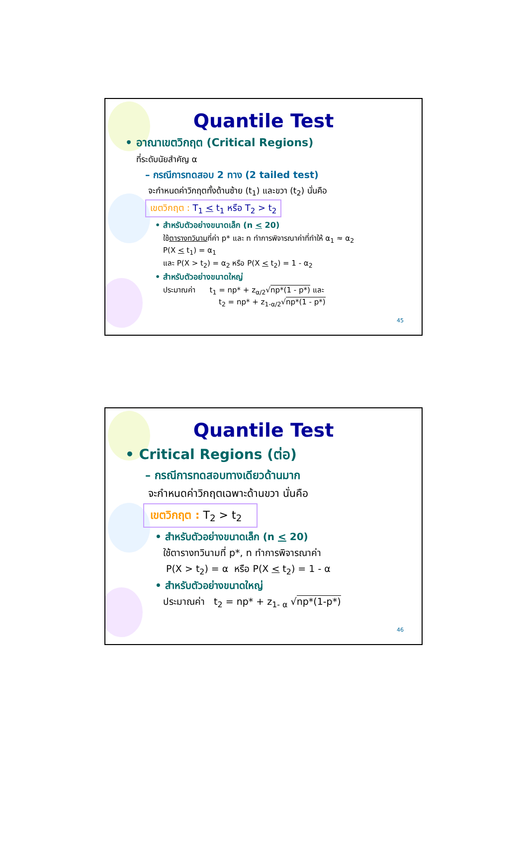Quantile Test
• อาณาเขตวิกฤต (Critical Regions)
ที่ระดับนัยสำคัญ α
– กรณีการทดสอบ 2 ทาง (2 tailed test)
จะกำหนดค่าวิกฤตทั้งด้านซ้าย (t<sub>1</sub>) และขวา (t<sub>2</sub>) นั่นคือ
เขตวิกฤต : T<sub>1</sub> < t<sub>1</sub> หรือ T<sub>2</sub> > t<sub>2</sub>
• สำหรับตัวอย่างขนาดเล็ก (n < 20)
ใช้ตารางทวินามที่ค่า p* และ n ทำการพิจารณาค่าที่ทำให้ α<sub>1</sub> ≈ α<sub>2</sub>
P(X < t<sub>1</sub>) = α<sub>1</sub>
และ P(X > t<sub>2</sub>) = α<sub>2</sub> หรือ P(X < t<sub>2</sub>) = 1 - α<sub>2</sub>
• สำหรับตัวอย่างขนาดใหญ่
ประมาณค่า t<sub>1</sub> = np* + z<sub>α/2</sub>√np*(1 - p*) และ
t<sub>2</sub> = np* + z<sub>1-α/2</sub>√np*(1 - p*)
45
Quantile Test
• Critical Regions (ต่อ)
– กรณีการทดสอบทางเดียวด้านมาก
จะกำหนดค่าวิกฤตเฉพาะด้านขวา นั่นคือ
เขตวิกฤต : T<sub>2</sub> > t<sub>2</sub>
• สำหรับตัวอย่างขนาดเล็ก (n < 20)
ใช้ตารางทวินามที่ p*, n ทำการพิจารณาค่า
P(X > t<sub>2</sub>) = α หรือ P(X < t<sub>2</sub>) = 1 - α
• สำหรับตัวอย่างขนาดใหญ่
ประมาณค่า t<sub>2</sub> = np* + z<sub>1- α</sub> √np*(1-p*)
46